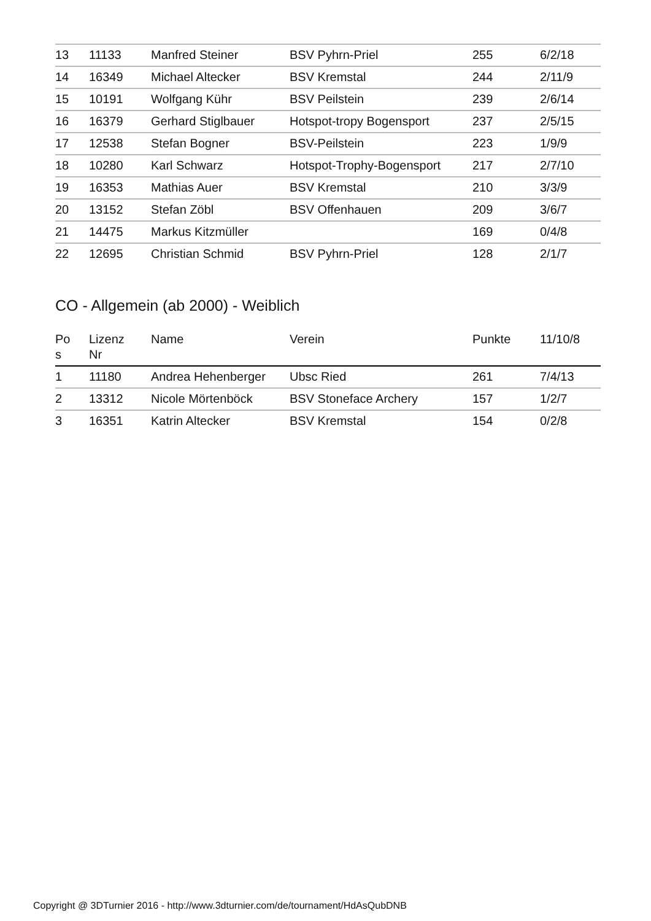| 13 | 11133 | Manfred Steiner | BSV Pyhrn-Priel | 255 | 6/2/18 |
| 14 | 16349 | Michael Altecker | BSV Kremstal | 244 | 2/11/9 |
| 15 | 10191 | Wolfgang Kühr | BSV Peilstein | 239 | 2/6/14 |
| 16 | 16379 | Gerhard Stiglbauer | Hotspot-tropy Bogensport | 237 | 2/5/15 |
| 17 | 12538 | Stefan Bogner | BSV-Peilstein | 223 | 1/9/9 |
| 18 | 10280 | Karl Schwarz | Hotspot-Trophy-Bogensport | 217 | 2/7/10 |
| 19 | 16353 | Mathias Auer | BSV Kremstal | 210 | 3/3/9 |
| 20 | 13152 | Stefan Zöbl | BSV Offenhauen | 209 | 3/6/7 |
| 21 | 14475 | Markus Kitzmüller | | 169 | 0/4/8 |
| 22 | 12695 | Christian Schmid | BSV Pyhrn-Priel | 128 | 2/1/7 |
CO - Allgemein (ab 2000) - Weiblich
| Po s | Lizenz Nr | Name | Verein | Punkte | 11/10/8 |
| --- | --- | --- | --- | --- | --- |
| 1 | 11180 | Andrea Hehenberger | Ubsc Ried | 261 | 7/4/13 |
| 2 | 13312 | Nicole Mörtenböck | BSV Stoneface Archery | 157 | 1/2/7 |
| 3 | 16351 | Katrin Altecker | BSV Kremstal | 154 | 0/2/8 |
Copyright @ 3DTurnier 2016 - http://www.3dturnier.com/de/tournament/HdAsQubDNB